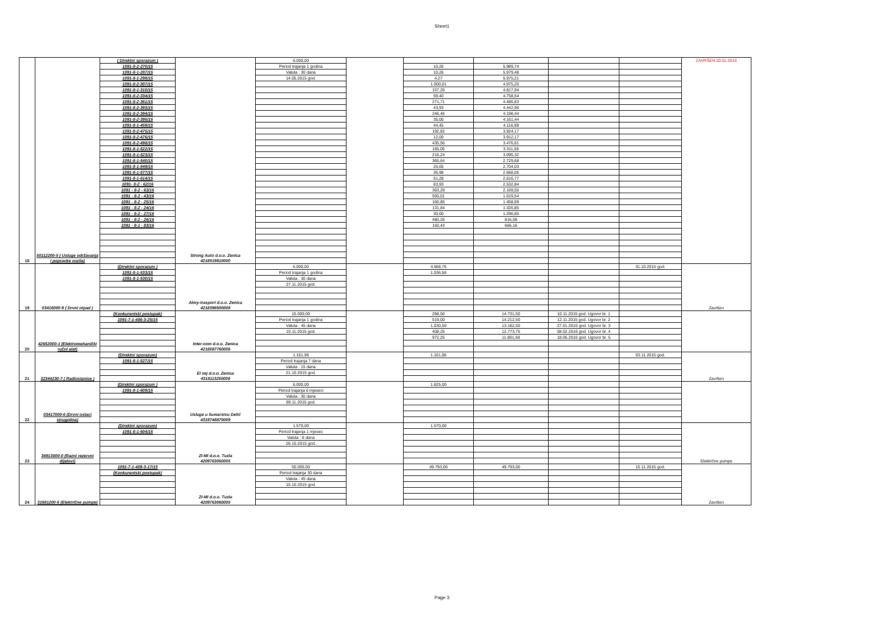Sheet1
| 18 | 50112200-5 ( Usluge održavanja i popravke vozila) | ( Direktni sporazum ) | Strong Auto d.o.o. Zenica 4218519810000 | 6.000,00 | | | | | | ZAVRŠEN 20.01.2016 |
| | | 1091-8-2-270/15 | | Period trajanja 1 godina | | 10,26 | 5.989,74 | | | |
| | | 1091-8-1-287/15 | | Valuta : 30 dana | | 10,26 | 5.979,48 | | | |
| | | 1091-8-1-298/15 | | 14.05.2015 god. | | 4,27 | 5.975,21 | | | |
| | | 1091-8-2-307/15 | | | | 1.000,01 | 4.975,20 | | | |
| | | 1091-8-1-310/15 | | | | 157,26 | 4.817,94 | | | |
| | | 1091-8-2-334/15 | | | | 59,40 | 4.758,54 | | | |
| | | 1091-8-2-361/15 | | | | 271,71 | 4.486,83 | | | |
| | | 1091-8-2-393/15 | | | | 43,93 | 4.442,90 | | | |
| | | 1091-8-2-394/15 | | | | 246,46 | 4.196,44 | | | |
| | | 1091-8-2-395/15 | | | | 35,00 | 4.161,44 | | | |
| | | 1091-8-1-459/15 | | | | 44,45 | 4.116,99 | | | |
| | | 1091-8-2-475/15 | | | | 192,82 | 3.924,17 | | | |
| | | 1091-8-2-476/15 | | | | 12,00 | 3.912,17 | | | |
| | | 1091-8-2-498/15 | | | | 435,56 | 3.476,61 | | | |
| | | 1091-8-1-522/15 | | | | 165,05 | 3.311,56 | | | |
| | | 1091-8-1-523/15 | | | | 216,24 | 3.095,32 | | | |
| | | 1091-8-1-540/15 | | | | 365,64 | 2.729,68 | | | |
| | | 1091-8-1-549/15 | | | | 25,65 | 2.704,03 | | | |
| | | 1091-8-1-577/15 | | | | 35,98 | 2.668,05 | | | |
| | | 1091-8-1-614/15 | | | | 51,28 | 2.616,77 | | | |
| | | 1091- 8-2 - 62/16 | | | | 83,93 | 2.532,84 | | | |
| | | 1091 - 8-2 - 63/16 | | | | 363,29 | 2.169,55 | | | |
| | | 1091 - 8-2 - 43/16 | | | | 550,01 | 1.619,54 | | | |
| | | 1091 - 8-2 - 25/16 | | | | 160,85 | 1.458,69 | | | |
| | | 1091 - 8-2 - 24/16 | | | | 131,84 | 1.326,85 | | | |
| | | 1091 - 8-2 - 27/16 | | | | 30,00 | 1.296,85 | | | |
| | | 1091 - 8-2 - 26/16 | | | | 480,26 | 816,59 | | | |
| | | 1091 - 8-1 - 83/16 | | | | 150,43 | 666,16 | | | |
| 19 | 03416000-9 ( Drvni otpad ) | (Direktni sporazum ) | Almy-trasport d.o.o. Zenica 4218398500008 | 6.000,00 | | 4.568,76 | | | 31.10.2015 god. | Završen |
| | | 1091-8-1-533/15 | | Period trajanja 1 godina | | 1.036,56 | | | | |
| | | 1091-8-1-530/15 | | Valuta : 30 dana | | | | | | |
| | | | | 27.11.2015 god. | | | | | | |
| 20 | 42652000-1 (Elektromehanički ručni alat) | (Konkurentski postupak) | Inter-com d.o.o. Zenica 4218087760006 | 15.000,00 | | 268,50 | 14.731,50 | 10.11.2015 god. Ugovor br. 1 | | |
| | | 1091-7-1-486-3-25/15 | | Period trajanja 1 godina | | 519,00 | 14.212,50 | 12.11.2015 god. Ugovor br. 2 | | |
| | | | | Valuta : 45 dana | | 1.030,50 | 13.182,00 | 27.01.2016 god. Ugovor br. 3 | | |
| | | | | 10.11.2015 god. | | 408,25 | 12.773,75 | 08.02.2016 god. Ugovor br. 4 | | |
| | | | | | | 972,25 | 11.801,50 | 18.05.2016 god. Ugovor br. 5 | | |
| 21 | 32344230-7 ( Radiostanice ) | (Direktni sporazum) | El sej d.o.o. Zenica 4318113250008 | 1.161,96 | | 1.161,96 | | | 03.11.2015 god. | Završen |
| | | 1091-8-1-527/15 | | Period trajanja 7 dana | | | | | | |
| | | | | Valuta : 15 dana | | | | | | |
| | | | | 21.10.2015 god. | | | | | | |
| 22 | 03417000-6 (Drvni ostaci strugotina) | (Direktni sporazum ) | Usluge u šumarstvu Delić 4319748870009 | 6.000,00 | | 1.625,00 | | | | |
| | | 1091-8-1-609/15 | | Period trajanja 6 mjeseci | | | | | | |
| | | | | Valuta : 30 dana | | | | | | |
| | | | | 09.11.2015 god. | | | | | | |
| 23 | 34913000-0 (Razni rezervni dijelovi) | (Direktni sporazum) | ZI-MI d.o.o. Tuzla 4209763060005 | 1.570,00 | | 1.570,00 | | | | Električne pumpe |
| | | 1091-8-1-604/15 | | Period trajanja 1 mjesec | | | | | | |
| | | | | Valuta : 8 dana | | | | | | |
| | | | | 26.10.2015 god. | | | | | | |
| 24 | 31681200-5 (Električne pumpe) | 1091-7-1-409-3-17/15 | ZI-MI d.o.o. Tuzla 4209763060005 | 50.000,00 | | 49.793,00 | 49.793,00 | | 15.11.2015 god. | Završen |
| | | (Konkurentski postupak) | | Period trajanja 30 dana | | | | | | |
| | | | | Valuta : 45 dana | | | | | | |
| | | | | 15.10.2015 god. | | | | | | |
Page 3